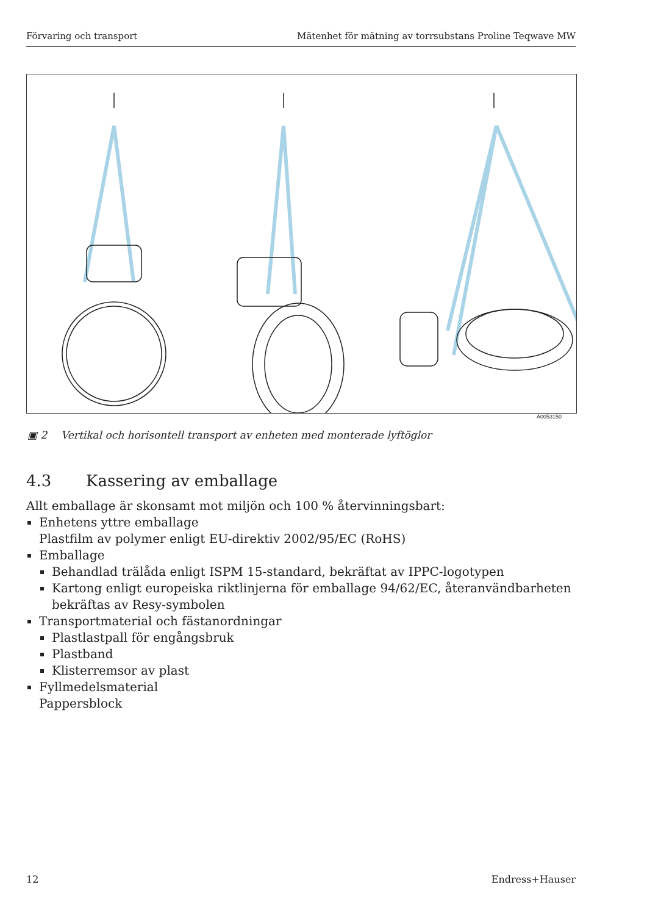Förvaring och transport Mätenhet för mätning av torrsubstans Proline Teqwave MW
A0053150
▣ 2 Vertikal och horisontell transport av enheten med monterade lyftöglor
4.3 Kassering av emballage
Allt emballage är skonsamt mot miljön och 100 % återvinningsbart:
Enhetens yttre emballage
Plastfilm av polymer enligt EU-direktiv 2002/95/EC (RoHS)
Emballage
Behandlad trälåda enligt ISPM 15-standard, bekräftat av IPPC-logotypen
Kartong enligt europeiska riktlinjerna för emballage 94/62/EC, återanvändbarheten bekräftas av Resy-symbolen
Transportmaterial och fästanordningar
Plastlastpall för engångsbruk
Plastband
Klisterremsor av plast
Fyllmedelsmaterial
Pappersblock
12 Endress+Hauser